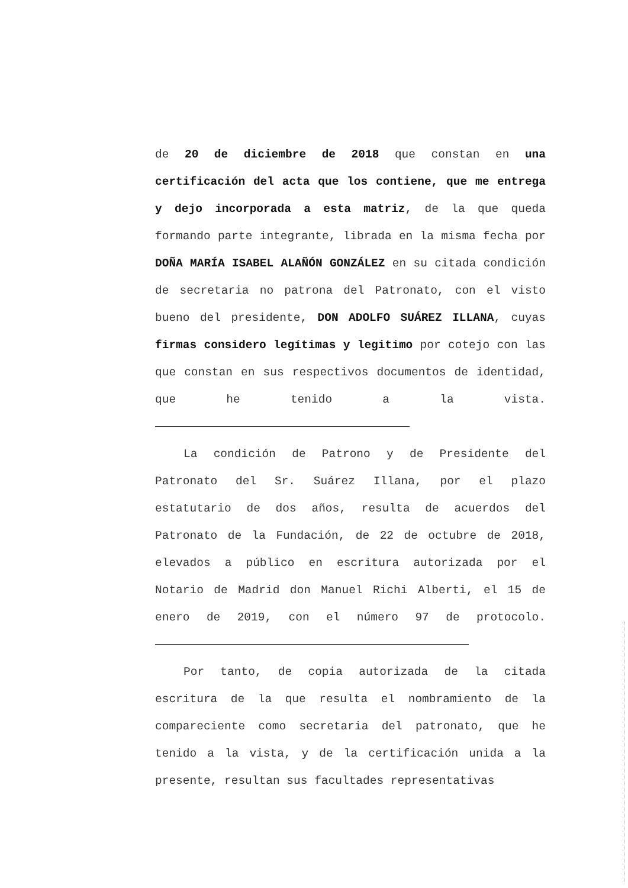de 20 de diciembre de 2018 que constan en una certificación del acta que los contiene, que me entrega y dejo incorporada a esta matriz, de la que queda formando parte integrante, librada en la misma fecha por DOÑA MARÍA ISABEL ALAÑÓN GONZÁLEZ en su citada condición de secretaria no patrona del Patronato, con el visto bueno del presidente, DON ADOLFO SUÁREZ ILLANA, cuyas firmas considero legítimas y legitimo por cotejo con las que constan en sus respectivos documentos de identidad, que he tenido a la vista.
La condición de Patrono y de Presidente del Patronato del Sr. Suárez Illana, por el plazo estatutario de dos años, resulta de acuerdos del Patronato de la Fundación, de 22 de octubre de 2018, elevados a público en escritura autorizada por el Notario de Madrid don Manuel Richi Alberti, el 15 de enero de 2019, con el número 97 de protocolo.
Por tanto, de copia autorizada de la citada escritura de la que resulta el nombramiento de la compareciente como secretaria del patronato, que he tenido a la vista, y de la certificación unida a la presente, resultan sus facultades representativas